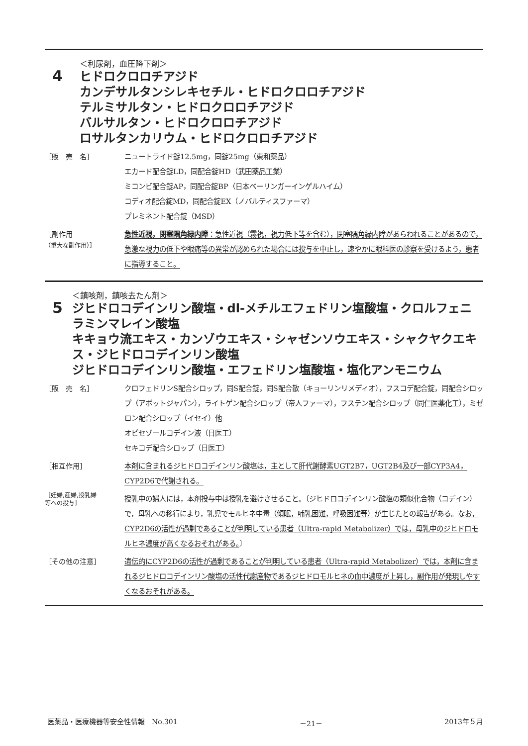4
＜利尿剤，血圧降下剤＞
ヒドロクロロチアジド
カンデサルタンシレキセチル・ヒドロクロロチアジド
テルミサルタン・ヒドロクロロチアジド
バルサルタン・ヒドロクロロチアジド
ロサルタンカリウム・ヒドロクロロチアジド
［販　売　名］ ニュートライド錠12.5mg，同錠25mg（東和薬品）
エカード配合錠LD，同配合錠HD（武田薬品工業）
ミコンビ配合錠AP，同配合錠BP（日本ベーリンガーインゲルハイム）
コディオ配合錠MD，同配合錠EX（ノバルティスファーマ）
プレミネント配合錠（MSD）
［副作用
（重大な副作用）］
急性近視，閉塞隅角緑内障：急性近視（霧視，視力低下等を含む），閉塞隅角緑内障があらわれることがあるので，急激な視力の低下や眼痛等の異常が認められた場合には投与を中止し，速やかに眼科医の診察を受けるよう，患者に指導すること。
5
＜鎮咳剤，鎮咳去たん剤＞
ジヒドロコデインリン酸塩・dl-メチルエフェドリン塩酸塩・クロルフェニラミンマレイン酸塩
キキョウ流エキス・カンゾウエキス・シャゼンソウエキス・シャクヤクエキス・ジヒドロコデインリン酸塩
ジヒドロコデインリン酸塩・エフェドリン塩酸塩・塩化アンモニウム
［販　売　名］ クロフェドリンS配合シロップ，同S配合錠，同S配合散（キョーリンリメディオ），フスコデ配合錠，同配合シロップ（アボットジャパン），ライトゲン配合シロップ（帝人ファーマ），フステン配合シロップ（同仁医薬化工），ミゼロン配合シロップ（イセイ）他
オピセゾールコデイン液（日医工）
セキコデ配合シロップ（日医工）
［相互作用］ 本剤に含まれるジヒドロコデインリン酸塩は，主として肝代謝酵素UGT2B7，UGT2B4及び一部CYP3A4，CYP2D6で代謝される。
［妊婦,産婦,授乳婦
等への投与］
授乳中の婦人には，本剤投与中は授乳を避けさせること。〔ジヒドロコデインリン酸塩の類似化合物（コデイン）で，母乳への移行により，乳児でモルヒネ中毒（傾眠，哺乳困難，呼吸困難等）が生じたとの報告がある。なお，CYP2D6の活性が過剰であることが判明している患者（Ultra-rapid Metabolizer）では，母乳中のジヒドロモルヒネ濃度が高くなるおそれがある。〕
［その他の注意］ 遺伝的にCYP2D6の活性が過剰であることが判明している患者（Ultra-rapid Metabolizer）では，本剤に含まれるジヒドロコデインリン酸塩の活性代謝産物であるジヒドロモルヒネの血中濃度が上昇し，副作用が発現しやすくなるおそれがある。
医薬品・医療機器等安全性情報　No.301 －21－ 2013年５月